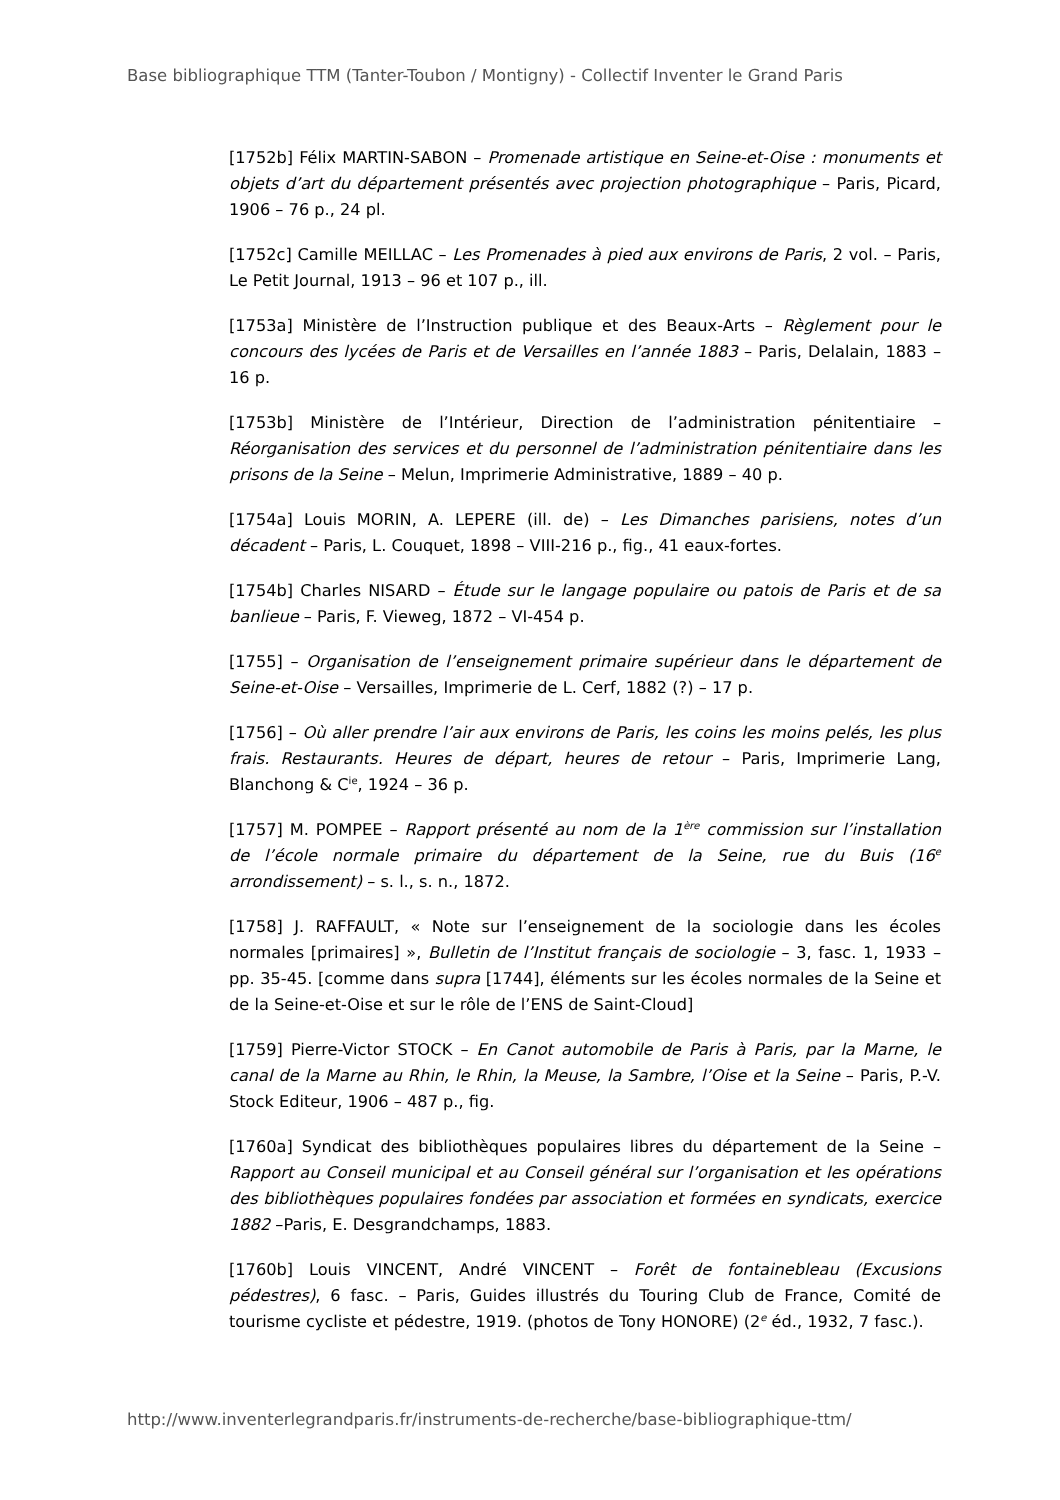Base bibliographique TTM (Tanter-Toubon / Montigny) - Collectif Inventer le Grand Paris
[1752b] Félix MARTIN-SABON – Promenade artistique en Seine-et-Oise : monuments et objets d’art du département présentés avec projection photographique – Paris, Picard, 1906 – 76 p., 24 pl.
[1752c] Camille MEILLAC – Les Promenades à pied aux environs de Paris, 2 vol. – Paris, Le Petit Journal, 1913 – 96 et 107 p., ill.
[1753a] Ministère de l’Instruction publique et des Beaux-Arts – Règlement pour le concours des lycées de Paris et de Versailles en l’année 1883 – Paris, Delalain, 1883 – 16 p.
[1753b] Ministère de l’Intérieur, Direction de l’administration pénitentiaire – Réorganisation des services et du personnel de l’administration pénitentiaire dans les prisons de la Seine – Melun, Imprimerie Administrative, 1889 – 40 p.
[1754a] Louis MORIN, A. LEPERE (ill. de) – Les Dimanches parisiens, notes d’un décadent – Paris, L. Couquet, 1898 – VIII-216 p., fig., 41 eaux-fortes.
[1754b] Charles NISARD – Étude sur le langage populaire ou patois de Paris et de sa banlieue – Paris, F. Vieweg, 1872 – VI-454 p.
[1755] – Organisation de l’enseignement primaire supérieur dans le département de Seine-et-Oise – Versailles, Imprimerie de L. Cerf, 1882 (?) – 17 p.
[1756] – Où aller prendre l’air aux environs de Paris, les coins les moins pelés, les plus frais. Restaurants. Heures de départ, heures de retour – Paris, Imprimerie Lang, Blanchong & C<sup>ie</sup>, 1924 – 36 p.
[1757] M. POMPEE – Rapport présenté au nom de la 1<sup>ère</sup> commission sur l’installation de l’école normale primaire du département de la Seine, rue du Buis (16<sup>e</sup> arrondissement) – s. l., s. n., 1872.
[1758] J. RAFFAULT, « Note sur l’enseignement de la sociologie dans les écoles normales [primaires] », Bulletin de l’Institut français de sociologie – 3, fasc. 1, 1933 – pp. 35-45. [comme dans supra [1744], éléments sur les écoles normales de la Seine et de la Seine-et-Oise et sur le rôle de l’ENS de Saint-Cloud]
[1759] Pierre-Victor STOCK – En Canot automobile de Paris à Paris, par la Marne, le canal de la Marne au Rhin, le Rhin, la Meuse, la Sambre, l’Oise et la Seine – Paris, P.-V. Stock Editeur, 1906 – 487 p., fig.
[1760a] Syndicat des bibliothèques populaires libres du département de la Seine – Rapport au Conseil municipal et au Conseil général sur l’organisation et les opérations des bibliothèques populaires fondées par association et formées en syndicats, exercice 1882 –Paris, E. Desgrandchamps, 1883.
[1760b] Louis VINCENT, André VINCENT – Forêt de fontainebleau (Excusions pédestres), 6 fasc. – Paris, Guides illustrés du Touring Club de France, Comité de tourisme cycliste et pédestre, 1919. (photos de Tony HONORE) (2<sup>e</sup> éd., 1932, 7 fasc.).
http://www.inventerlegrandparis.fr/instruments-de-recherche/base-bibliographique-ttm/